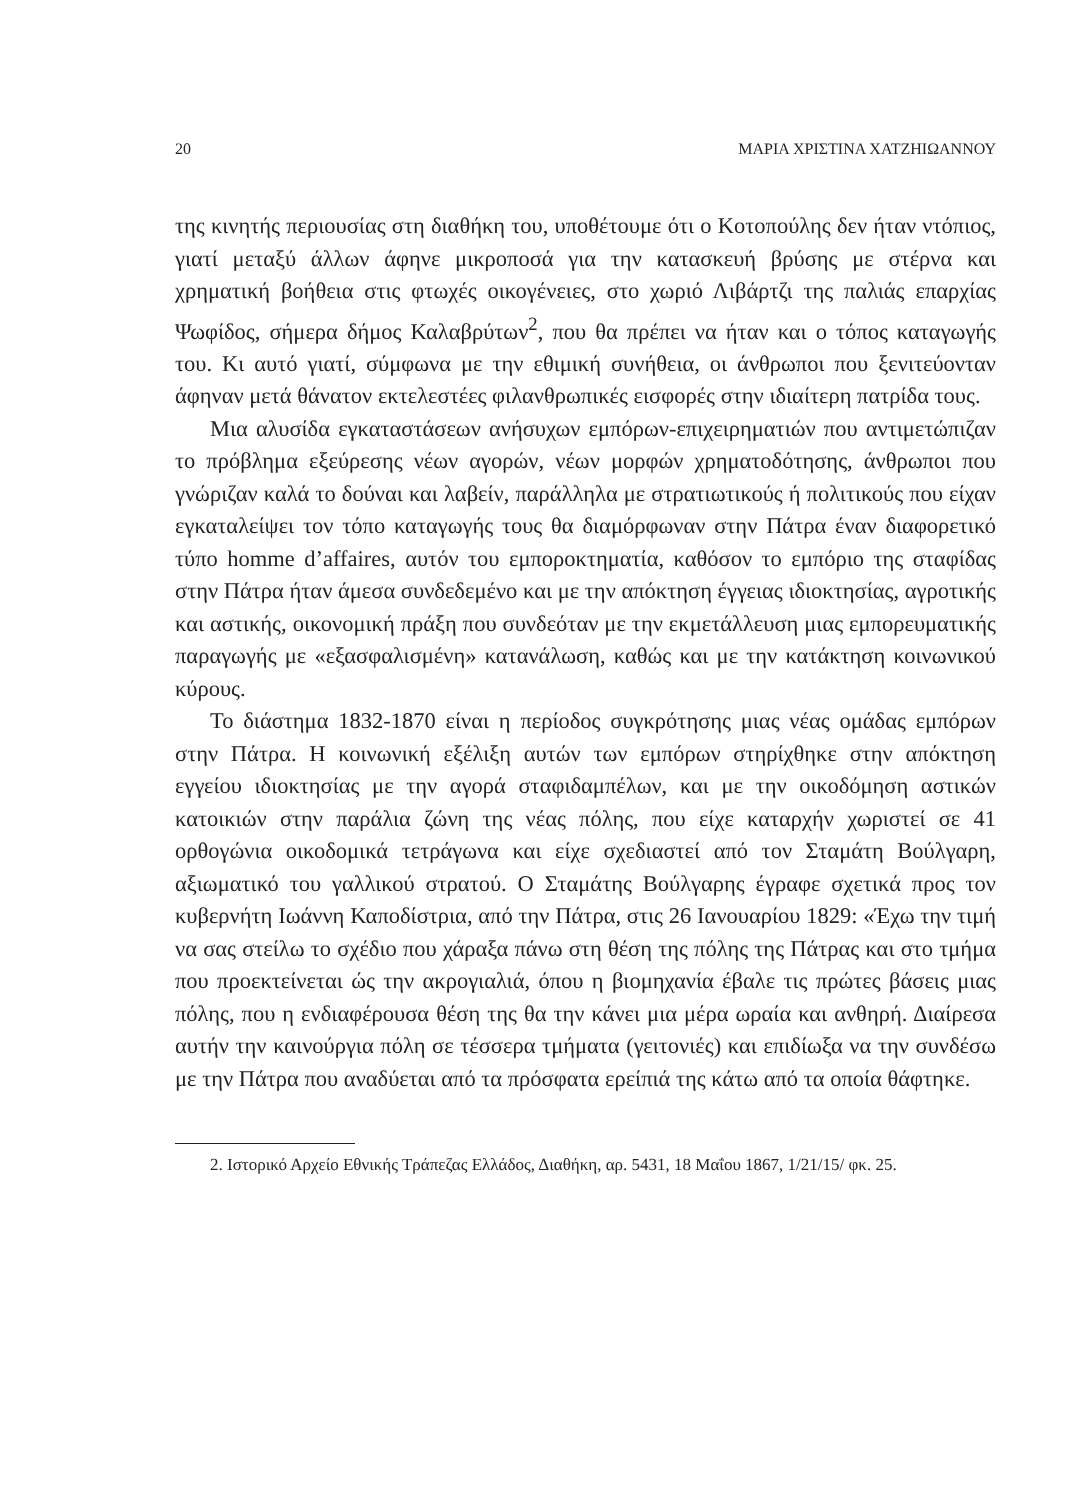20 ΜΑΡΙΑ ΧΡΙΣΤΙΝΑ ΧΑΤΖΗΙΩΑΝΝΟΥ
της κινητής περιουσίας στη διαθήκη του, υποθέτουμε ότι ο Κοτοπούλης δεν ήταν ντόπιος, γιατί μεταξύ άλλων άφηνε μικροποσά για την κατασκευή βρύσης με στέρνα και χρηματική βοήθεια στις φτωχές οικογένειες, στο χωριό Λιβάρτζι της παλιάς επαρχίας Ψωφίδος, σήμερα δήμος Καλαβρύτων<sup>2</sup>, που θα πρέπει να ήταν και ο τόπος καταγωγής του. Κι αυτό γιατί, σύμφωνα με την εθιμική συνήθεια, οι άνθρωποι που ξενιτεύονταν άφηναν μετά θάνατον εκτελεστέες φιλανθρωπικές εισφορές στην ιδιαίτερη πατρίδα τους.
Μια αλυσίδα εγκαταστάσεων ανήσυχων εμπόρων-επιχειρηματιών που αντιμετώπιζαν το πρόβλημα εξεύρεσης νέων αγορών, νέων μορφών χρηματοδότησης, άνθρωποι που γνώριζαν καλά το δούναι και λαβείν, παράλληλα με στρατιωτικούς ή πολιτικούς που είχαν εγκαταλείψει τον τόπο καταγωγής τους θα διαμόρφωναν στην Πάτρα έναν διαφορετικό τύπο homme d’affaires, αυτόν του εμποροκτηματία, καθόσον το εμπόριο της σταφίδας στην Πάτρα ήταν άμεσα συνδεδεμένο και με την απόκτηση έγγειας ιδιοκτησίας, αγροτικής και αστικής, οικονομική πράξη που συνδεόταν με την εκμετάλλευση μιας εμπορευματικής παραγωγής με «εξασφαλισμένη» κατανάλωση, καθώς και με την κατάκτηση κοινωνικού κύρους.
Το διάστημα 1832-1870 είναι η περίοδος συγκρότησης μιας νέας ομάδας εμπόρων στην Πάτρα. Η κοινωνική εξέλιξη αυτών των εμπόρων στηρίχθηκε στην απόκτηση εγγείου ιδιοκτησίας με την αγορά σταφιδαμπέλων, και με την οικοδόμηση αστικών κατοικιών στην παράλια ζώνη της νέας πόλης, που είχε καταρχήν χωριστεί σε 41 ορθογώνια οικοδομικά τετράγωνα και είχε σχεδιαστεί από τον Σταμάτη Βούλγαρη, αξιωματικό του γαλλικού στρατού. Ο Σταμάτης Βούλγαρης έγραφε σχετικά προς τον κυβερνήτη Ιωάννη Καποδίστρια, από την Πάτρα, στις 26 Ιανουαρίου 1829: «Έχω την τιμή να σας στείλω το σχέδιο που χάραξα πάνω στη θέση της πόλης της Πάτρας και στο τμήμα που προεκτείνεται ώς την ακρογιαλιά, όπου η βιομηχανία έβαλε τις πρώτες βάσεις μιας πόλης, που η ενδιαφέρουσα θέση της θα την κάνει μια μέρα ωραία και ανθηρή. Διαίρεσα αυτήν την καινούργια πόλη σε τέσσερα τμήματα (γειτονιές) και επιδίωξα να την συνδέσω με την Πάτρα που αναδύεται από τα πρόσφατα ερείπιά της κάτω από τα οποία θάφτηκε.
2. Ιστορικό Αρχείο Εθνικής Τράπεζας Ελλάδος, Διαθήκη, αρ. 5431, 18 Μαΐου 1867, 1/21/15/ φκ. 25.